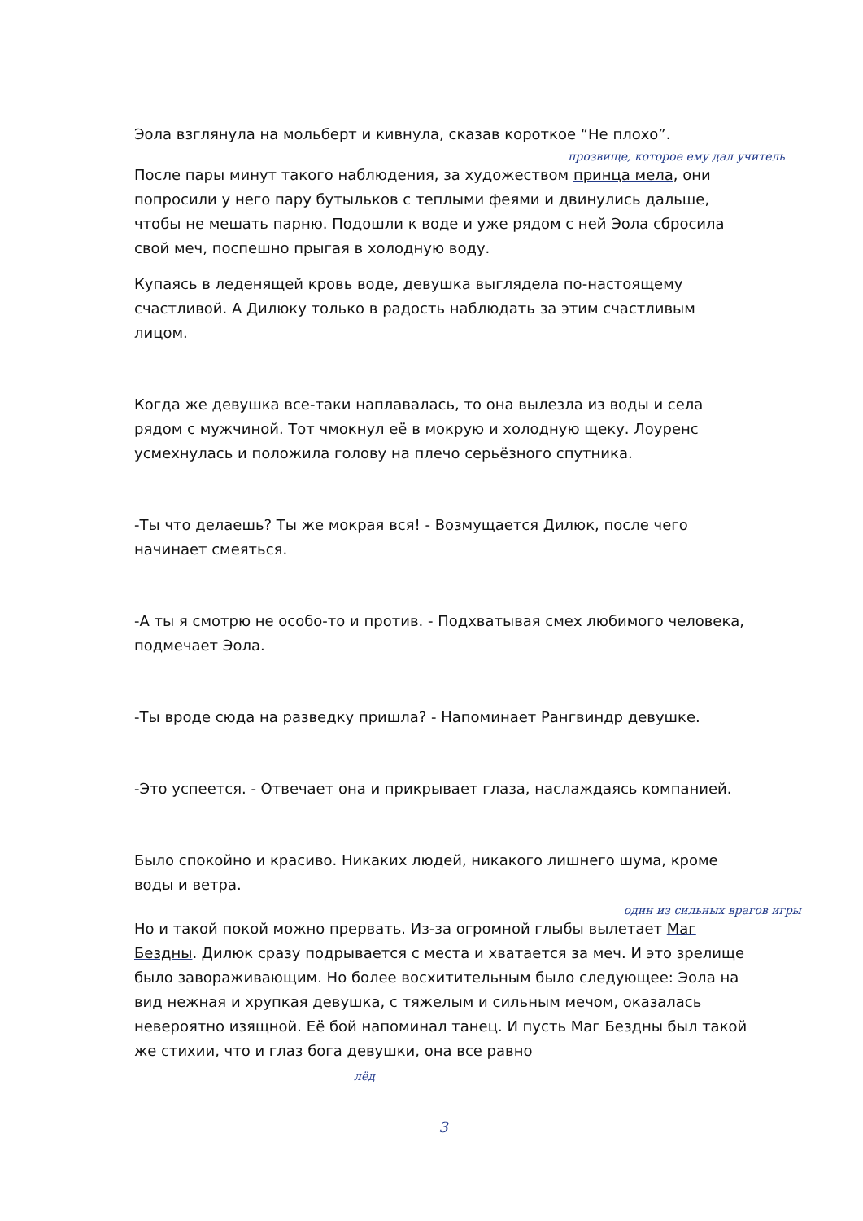Эола взглянула на мольберт и кивнула, сказав короткое “Не плохо”.
прозвище, которое ему дал учитель
После пары минут такого наблюдения, за художеством принца мела, они попросили у него пару бутыльков с теплыми феями и двинулись дальше, чтобы не мешать парню. Подошли к воде и уже рядом с ней Эола сбросила свой меч, поспешно прыгая в холодную воду.
Купаясь в леденящей кровь воде, девушка выглядела по-настоящему счастливой. А Дилюку только в радость наблюдать за этим счастливым лицом.
Когда же девушка все-таки наплавалась, то она вылезла из воды и села рядом с мужчиной. Тот чмокнул её в мокрую и холодную щеку. Лоуренс усмехнулась и положила голову на плечо серьёзного спутника.
-Ты что делаешь? Ты же мокрая вся! - Возмущается Дилюк, после чего начинает смеяться.
-А ты я смотрю не особо-то и против. - Подхватывая смех любимого человека, подмечает Эола.
-Ты вроде сюда на разведку пришла? - Напоминает Рангвиндр девушке.
-Это успеется. - Отвечает она и прикрывает глаза, наслаждаясь компанией.
Было спокойно и красиво. Никаких людей, никакого лишнего шума, кроме воды и ветра.
один из сильных врагов игры
Но и такой покой можно прервать. Из-за огромной глыбы вылетает Маг Бездны. Дилюк сразу подрывается с места и хватается за меч. И это зрелище было завораживающим. Но более восхитительным было следующее: Эола на вид нежная и хрупкая девушка, с тяжелым и сильным мечом, оказалась невероятно изящной. Её бой напоминал танец. И пусть Маг Бездны был такой же стихии, что и глаз бога девушки, она все равно
лёд
3